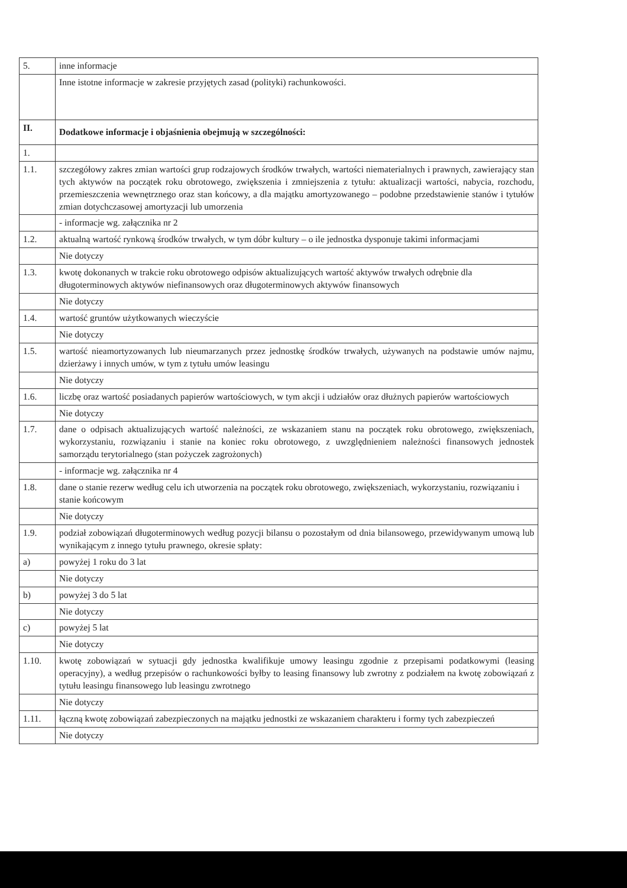| 5. | inne informacje |
| | Inne istotne informacje w zakresie przyjętych zasad (polityki) rachunkowości. |
| II. | Dodatkowe informacje i objaśnienia obejmują w szczególności: |
| 1. | |
| 1.1. | szczegółowy zakres zmian wartości grup rodzajowych środków trwałych, wartości niematerialnych i prawnych, zawierający stan tych aktywów na początek roku obrotowego, zwiększenia i zmniejszenia z tytułu: aktualizacji wartości, nabycia, rozchodu, przemieszczenia wewnętrznego oraz stan końcowy, a dla majątku amortyzowanego – podobne przedstawienie stanów i tytułów zmian dotychczasowej amortyzacji lub umorzenia |
| | - informacje wg. załącznika nr 2 |
| 1.2. | aktualną wartość rynkową środków trwałych, w tym dóbr kultury – o ile jednostka dysponuje takimi informacjami |
| | Nie dotyczy |
| 1.3. | kwotę dokonanych w trakcie roku obrotowego odpisów aktualizujących wartość aktywów trwałych odrębnie dla długoterminowych aktywów niefinansowych oraz długoterminowych aktywów finansowych |
| | Nie dotyczy |
| 1.4. | wartość gruntów użytkowanych wieczyście |
| | Nie dotyczy |
| 1.5. | wartość nieamortyzowanych lub nieumarzanych przez jednostkę środków trwałych, używanych na podstawie umów najmu, dzierżawy i innych umów, w tym z tytułu umów leasingu |
| | Nie dotyczy |
| 1.6. | liczbę oraz wartość posiadanych papierów wartościowych, w tym akcji i udziałów oraz dłużnych papierów wartościowych |
| | Nie dotyczy |
| 1.7. | dane o odpisach aktualizujących wartość należności, ze wskazaniem stanu na początek roku obrotowego, zwiększeniach, wykorzystaniu, rozwiązaniu i stanie na koniec roku obrotowego, z uwzględnieniem należności finansowych jednostek samorządu terytorialnego (stan pożyczek zagrożonych) |
| | - informacje wg. załącznika nr 4 |
| 1.8. | dane o stanie rezerw według celu ich utworzenia na początek roku obrotowego, zwiększeniach, wykorzystaniu, rozwiązaniu i stanie końcowym |
| | Nie dotyczy |
| 1.9. | podział zobowiązań długoterminowych według pozycji bilansu o pozostałym od dnia bilansowego, przewidywanym umową lub wynikającym z innego tytułu prawnego, okresie spłaty: |
| a) | powyżej 1 roku do 3 lat |
| | Nie dotyczy |
| b) | powyżej 3 do 5 lat |
| | Nie dotyczy |
| c) | powyżej 5 lat |
| | Nie dotyczy |
| 1.10. | kwotę zobowiązań w sytuacji gdy jednostka kwalifikuje umowy leasingu zgodnie z przepisami podatkowymi (leasing operacyjny), a według przepisów o rachunkowości byłby to leasing finansowy lub zwrotny z podziałem na kwotę zobowiązań z tytułu leasingu finansowego lub leasingu zwrotnego |
| | Nie dotyczy |
| 1.11. | łączną kwotę zobowiązań zabezpieczonych na majątku jednostki ze wskazaniem charakteru i formy tych zabezpieczeń |
| | Nie dotyczy |